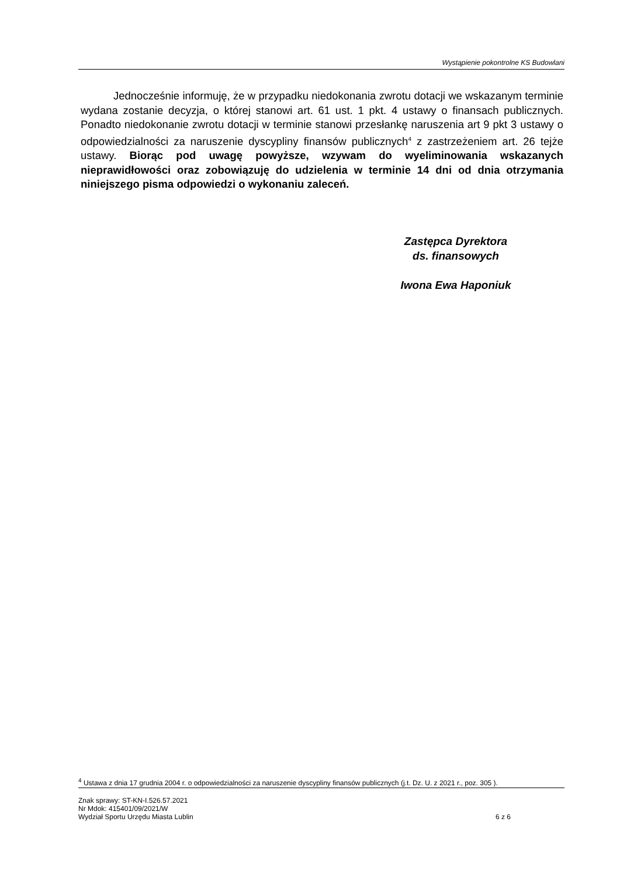Wystąpienie pokontrolne KS Budowlani
Jednocześnie informuję, że w przypadku niedokonania zwrotu dotacji we wskazanym terminie wydana zostanie decyzja, o której stanowi art. 61 ust. 1 pkt. 4 ustawy o finansach publicznych. Ponadto niedokonanie zwrotu dotacji w terminie stanowi przesłankę naruszenia art 9 pkt 3 ustawy o odpowiedzialności za naruszenie dyscypliny finansów publicznych<sup>4</sup> z zastrzeżeniem art. 26 tejże ustawy. Biorąc pod uwagę powyższe, wzywam do wyeliminowania wskazanych nieprawidłowości oraz zobowiązuję do udzielenia w terminie 14 dni od dnia otrzymania niniejszego pisma odpowiedzi o wykonaniu zaleceń.
Zastępca Dyrektora
ds. finansowych
Iwona Ewa Haponiuk
<sup>4</sup> Ustawa z dnia 17 grudnia 2004 r. o odpowiedzialności za naruszenie dyscypliny finansów publicznych (j.t. Dz. U. z 2021 r., poz. 305 ).
Znak sprawy: ST-KN-I.526.57.2021
Nr Mdok: 415401/09/2021/W
Wydział Sportu Urzędu Miasta Lublin 6 z 6